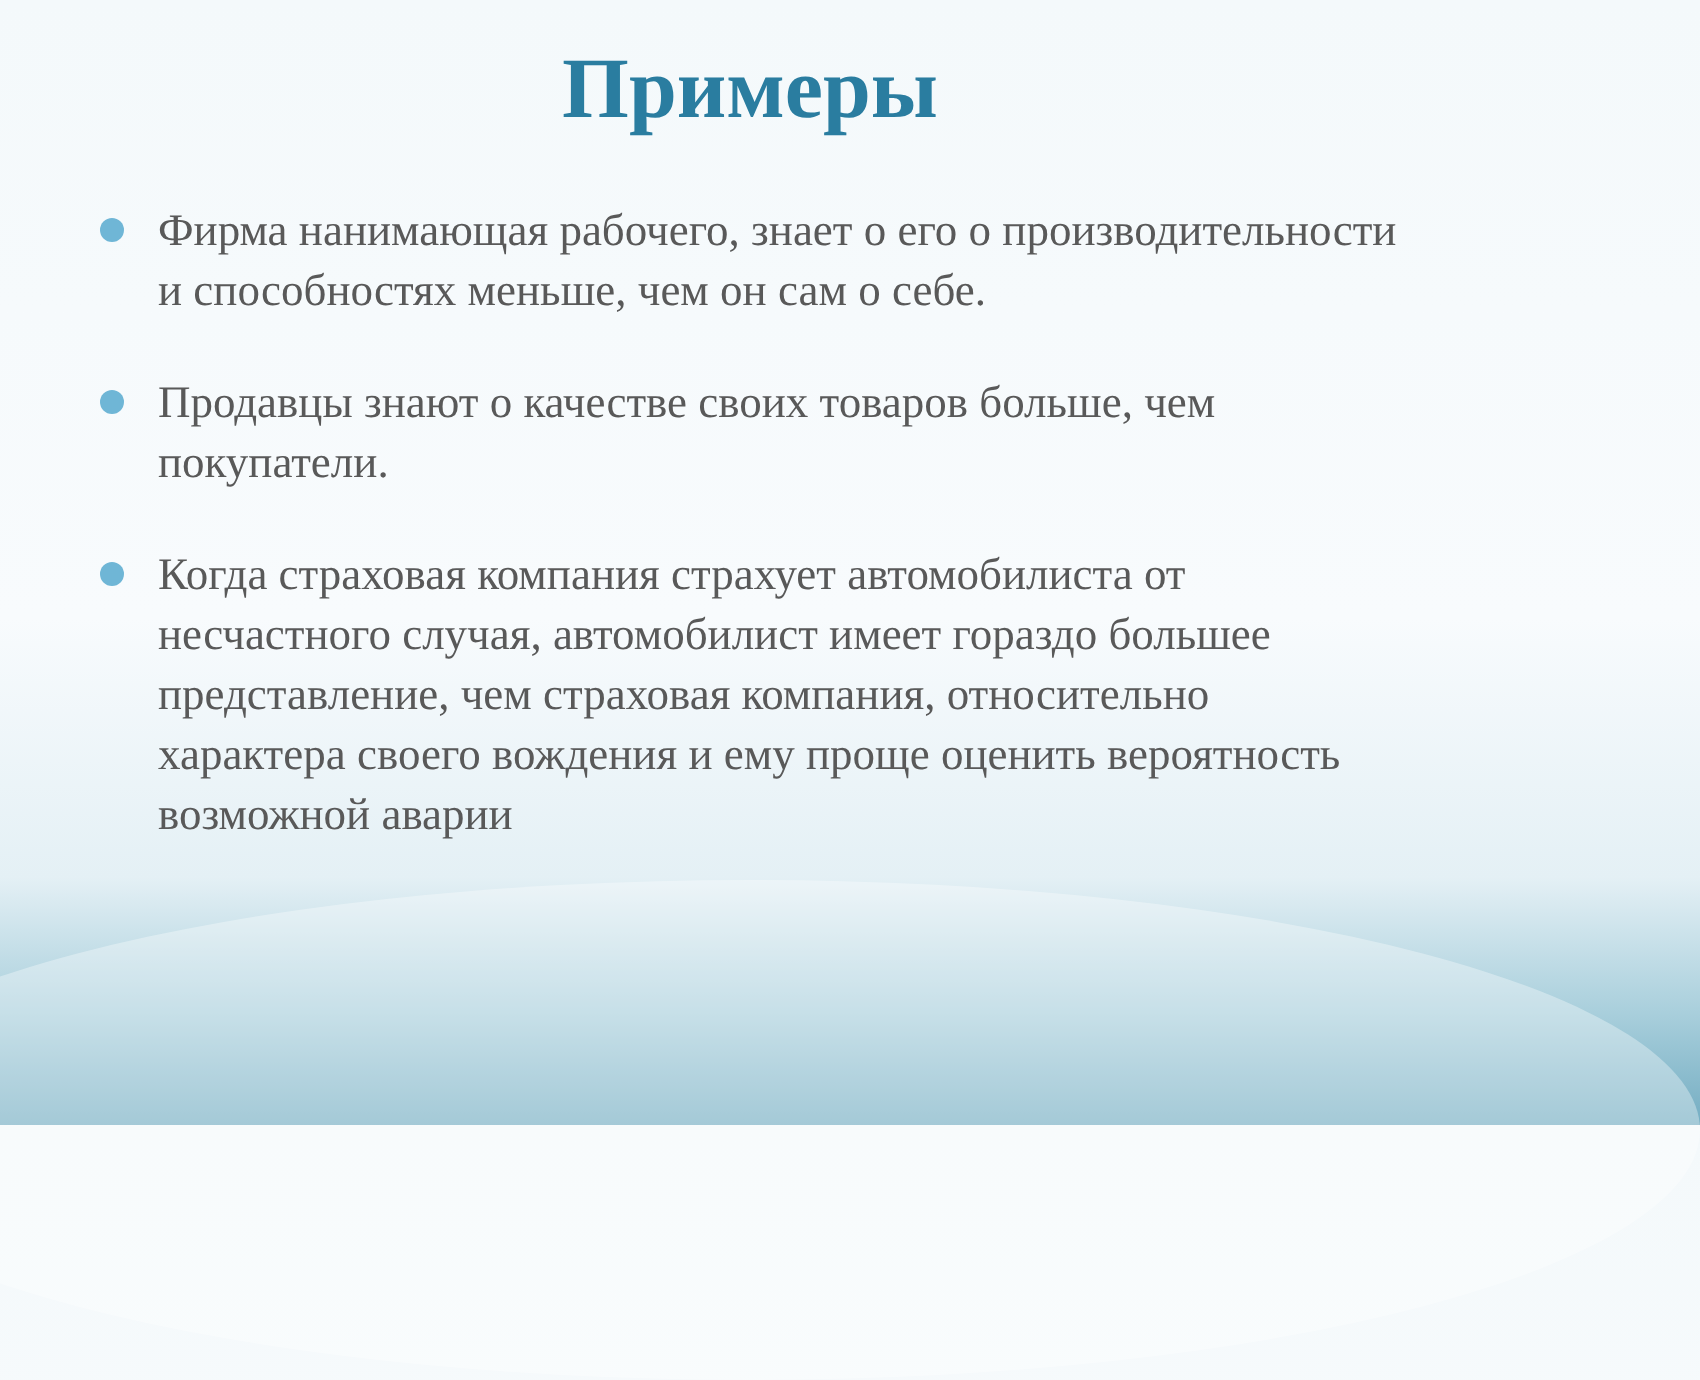Примеры
Фирма нанимающая рабочего, знает о его о производительности и способностях меньше, чем он сам о себе.
Продавцы знают о качестве своих товаров больше, чем покупатели.
Когда страховая компания страхует автомобилиста от несчастного случая, автомобилист имеет гораздо большее представление, чем страховая компания, относительно характера своего вождения и ему проще оценить вероятность возможной аварии